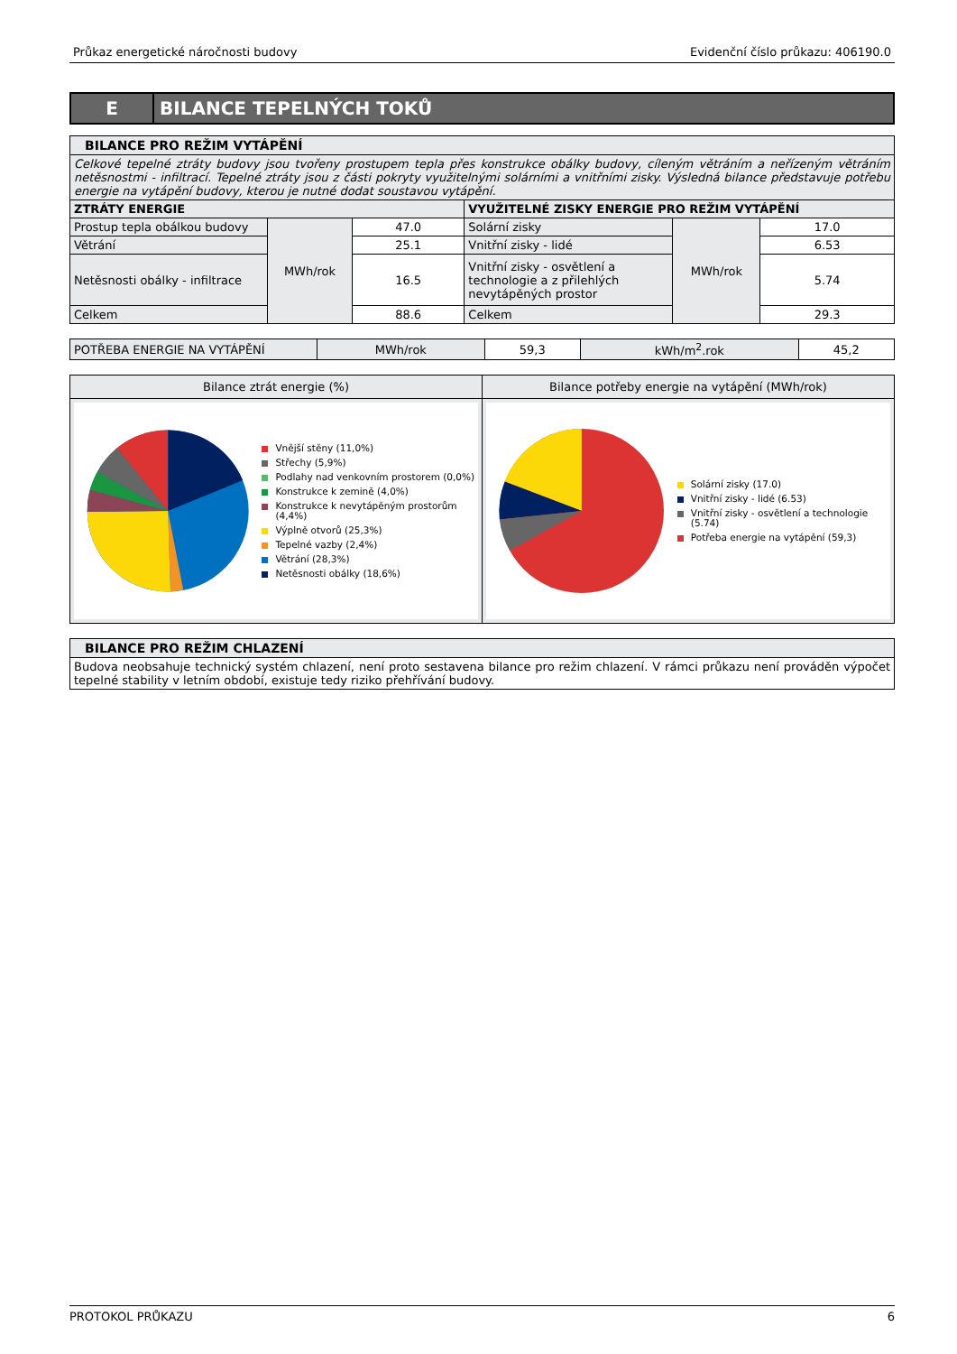Průkaz energetické náročnosti budovy Evidenční číslo průkazu: 406190.0
E
BILANCE TEPELNÝCH TOKŮ
| BILANCE PRO REŽIM VYTÁPĚNÍ | | | | | |
| --- | --- | --- | --- | --- | --- |
| Celkové tepelné ztráty budovy jsou tvořeny prostupem tepla přes konstrukce obálky budovy, cíleným větráním a neřízeným větráním netěsnostmi - infiltrací. Tepelné ztráty jsou z části pokryty využitelnými solárními a vnitřními zisky. Výsledná bilance představuje potřebu energie na vytápění budovy, kterou je nutné dodat soustavou vytápění. | | | | | |
| ZTRÁTY ENERGIE | | | VYUŽITELNÉ ZISKY ENERGIE PRO REŽIM VYTÁPĚNÍ | | |
| Prostup tepla obálkou budovy | MWh/rok | 47.0 | Solární zisky | MWh/rok | 17.0 |
| Větrání | | 25.1 | Vnitřní zisky - lidé | | 6.53 |
| Netěsnosti obálky - infiltrace | | 16.5 | Vnitřní zisky - osvětlení a technologie a z přilehlých nevytápěných prostor | | 5.74 |
| Celkem | | 88.6 | Celkem | | 29.3 |
| POTŘEBA ENERGIE NA VYTÁPĚNÍ | MWh/rok | 59,3 | kWh/m<sup>2</sup>.rok | 45,2 |
Bilance ztrát energie (%)
Vnější stěny (11,0%)
Střechy (5,9%)
Podlahy nad venkovním prostorem (0,0%)
Konstrukce k zemině (4,0%)
Konstrukce k nevytápěným prostorům (4,4%)
Výplně otvorů (25,3%)
Tepelné vazby (2,4%)
Větrání (28,3%)
Netěsnosti obálky (18,6%)
Bilance potřeby energie na vytápění (MWh/rok)
Solární zisky (17.0)
Vnitřní zisky - lidé (6.53)
Vnitřní zisky - osvětlení a technologie (5.74)
Potřeba energie na vytápění (59,3)
| BILANCE PRO REŽIM CHLAZENÍ |
| --- |
| Budova neobsahuje technický systém chlazení, není proto sestavena bilance pro režim chlazení. V rámci průkazu není prováděn výpočet tepelné stability v letním období, existuje tedy riziko přehřívání budovy. |
PROTOKOL PRŮKAZU 6